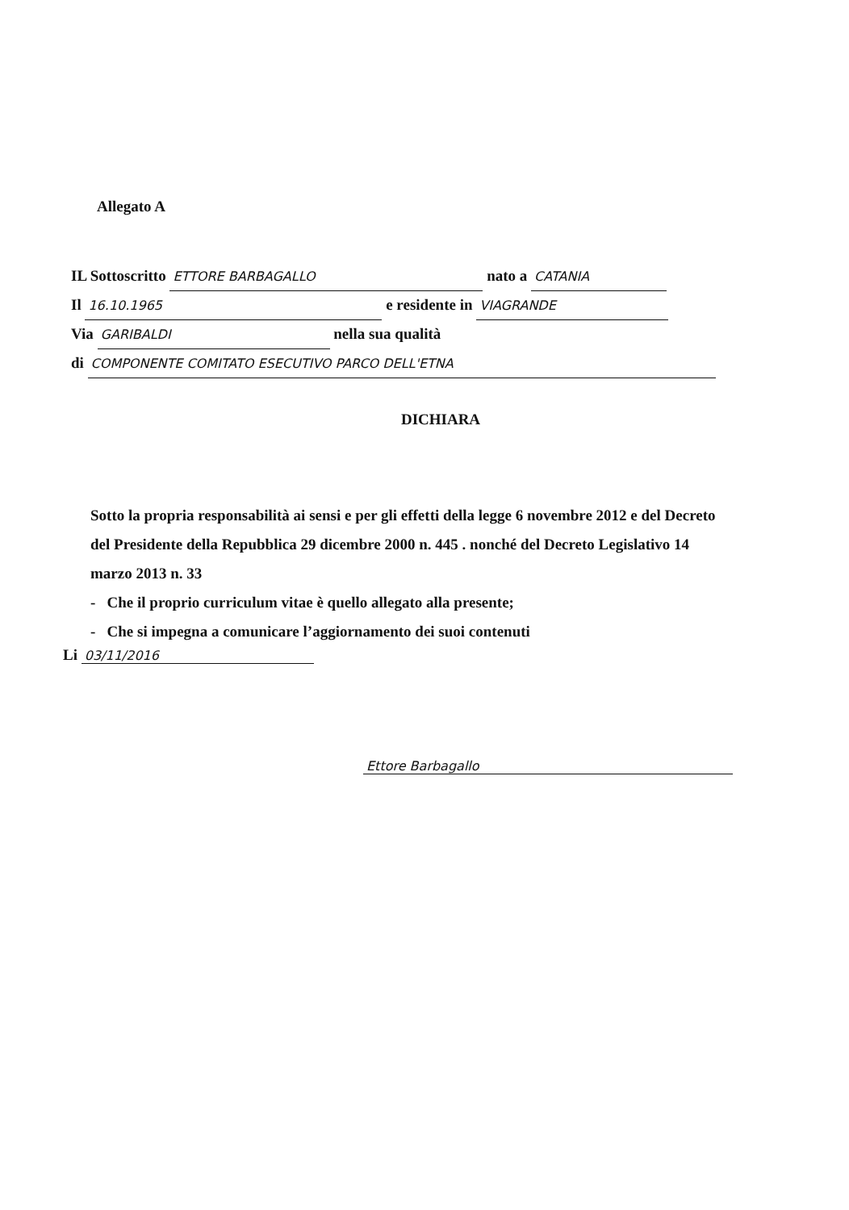Allegato A
IL Sottoscritto ETTORE BARBAGALLO nato a CATANIA
Il 16.10.1965 e residente in VIAGRANDE
Via GARIBALDI nella sua qualità
di COMPONENTE COMITATO ESECUTIVO PARCO DELL'ETNA
DICHIARA
Sotto la propria responsabilità ai sensi e per gli effetti della legge 6 novembre 2012 e del Decreto del Presidente della Repubblica 29 dicembre 2000 n. 445 . nonché del Decreto Legislativo 14 marzo 2013 n. 33
- Che il proprio curriculum vitae è quello allegato alla presente;
- Che si impegna a comunicare l’aggiornamento dei suoi contenuti
Li 03/11/2016
Ettore Barbagallo